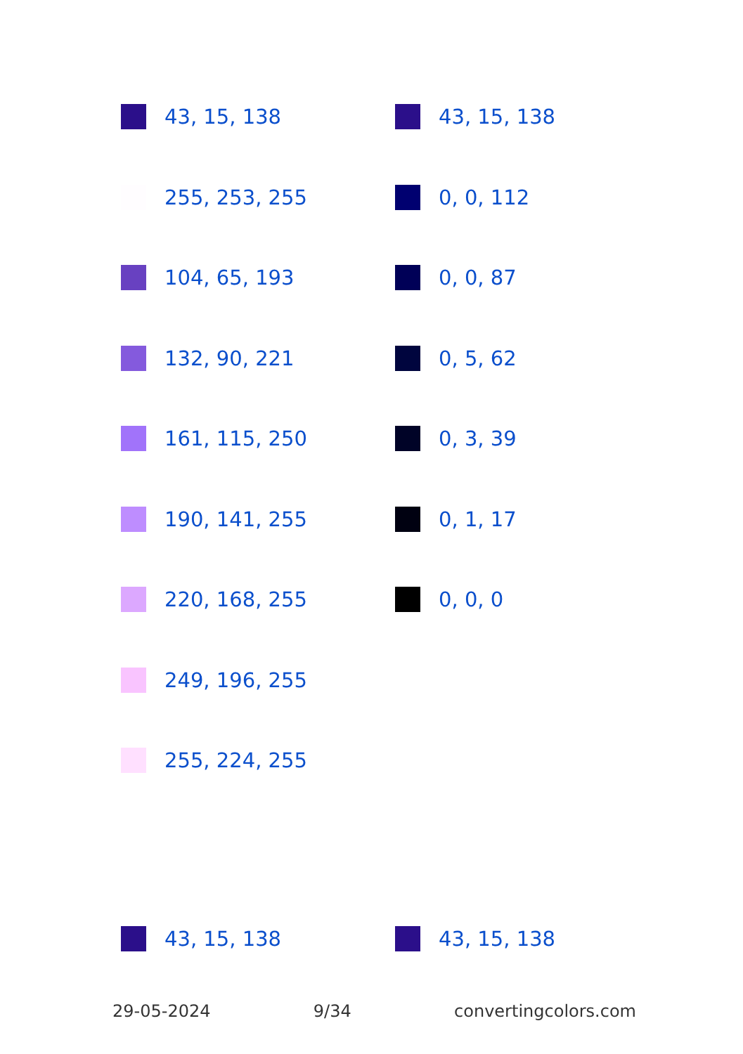43, 15, 138
255, 253, 255
104, 65, 193
132, 90, 221
161, 115, 250
190, 141, 255
220, 168, 255
249, 196, 255
255, 224, 255
43, 15, 138
0, 0, 112
0, 0, 87
0, 5, 62
0, 3, 39
0, 1, 17
0, 0, 0
43, 15, 138 43, 15, 138
29-05-2024 9/34 convertingcolors.com